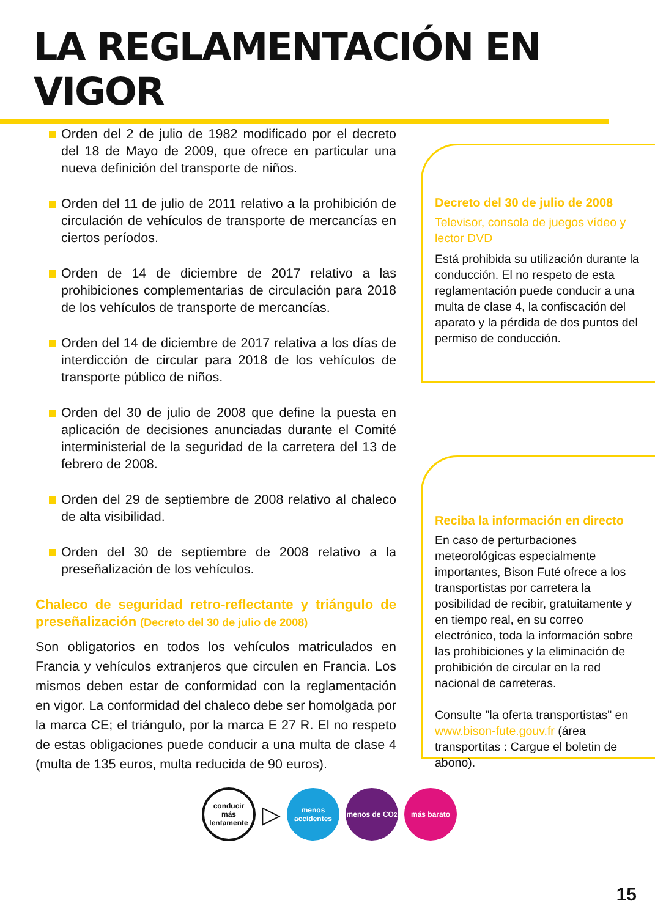LA REGLAMENTACIÓN EN VIGOR
Orden del 2 de julio de 1982 modificado por el decreto del 18 de Mayo de 2009, que ofrece en particular una nueva definición del transporte de niños.
Orden del 11 de julio de 2011 relativo a la prohibición de circulación de vehículos de transporte de mercancías en ciertos períodos.
Orden de 14 de diciembre de 2017 relativo a las prohibiciones complementarias de circulación para 2018 de los vehículos de transporte de mercancías.
Orden del 14 de diciembre de 2017 relativa a los días de interdicción de circular para 2018 de los vehículos de transporte público de niños.
Orden del 30 de julio de 2008 que define la puesta en aplicación de decisiones anunciadas durante el Comité interministerial de la seguridad de la carretera del 13 de febrero de 2008.
Orden del 29 de septiembre de 2008 relativo al chaleco de alta visibilidad.
Orden del 30 de septiembre de 2008 relativo a la preseñalización de los vehículos.
Chaleco de seguridad retro-reflectante y triángulo de preseñalización (Decreto del 30 de julio de 2008)
Son obligatorios en todos los vehículos matriculados en Francia y vehículos extranjeros que circulen en Francia. Los mismos deben estar de conformidad con la reglamentación en vigor. La conformidad del chaleco debe ser homolgada por la marca CE; el triángulo, por la marca E 27 R. El no respeto de estas obligaciones puede conducir a una multa de clase 4 (multa de 135 euros, multa reducida de 90 euros).
Decreto del 30 de julio de 2008
Televisor, consola de juegos vídeo y lector DVD
Está prohibida su utilización durante la conducción. El no respeto de esta reglamentación puede conducir a una multa de clase 4, la confiscación del aparato y la pérdida de dos puntos del permiso de conducción.
Reciba la información en directo
En caso de perturbaciones meteorológicas especialmente importantes, Bison Futé ofrece a los transportistas por carretera la posibilidad de recibir, gratuitamente y en tiempo real, en su correo electrónico, toda la información sobre las prohibiciones y la eliminación de prohibición de circular en la red nacional de carreteras.
Consulte "la oferta transportistas" en www.bison-fute.gouv.fr (área transportitas : Cargue el boletin de abono).
conducir
más
lentamente
▷
menos
accidentes
menos de CO<sub>2</sub>
más barato
15